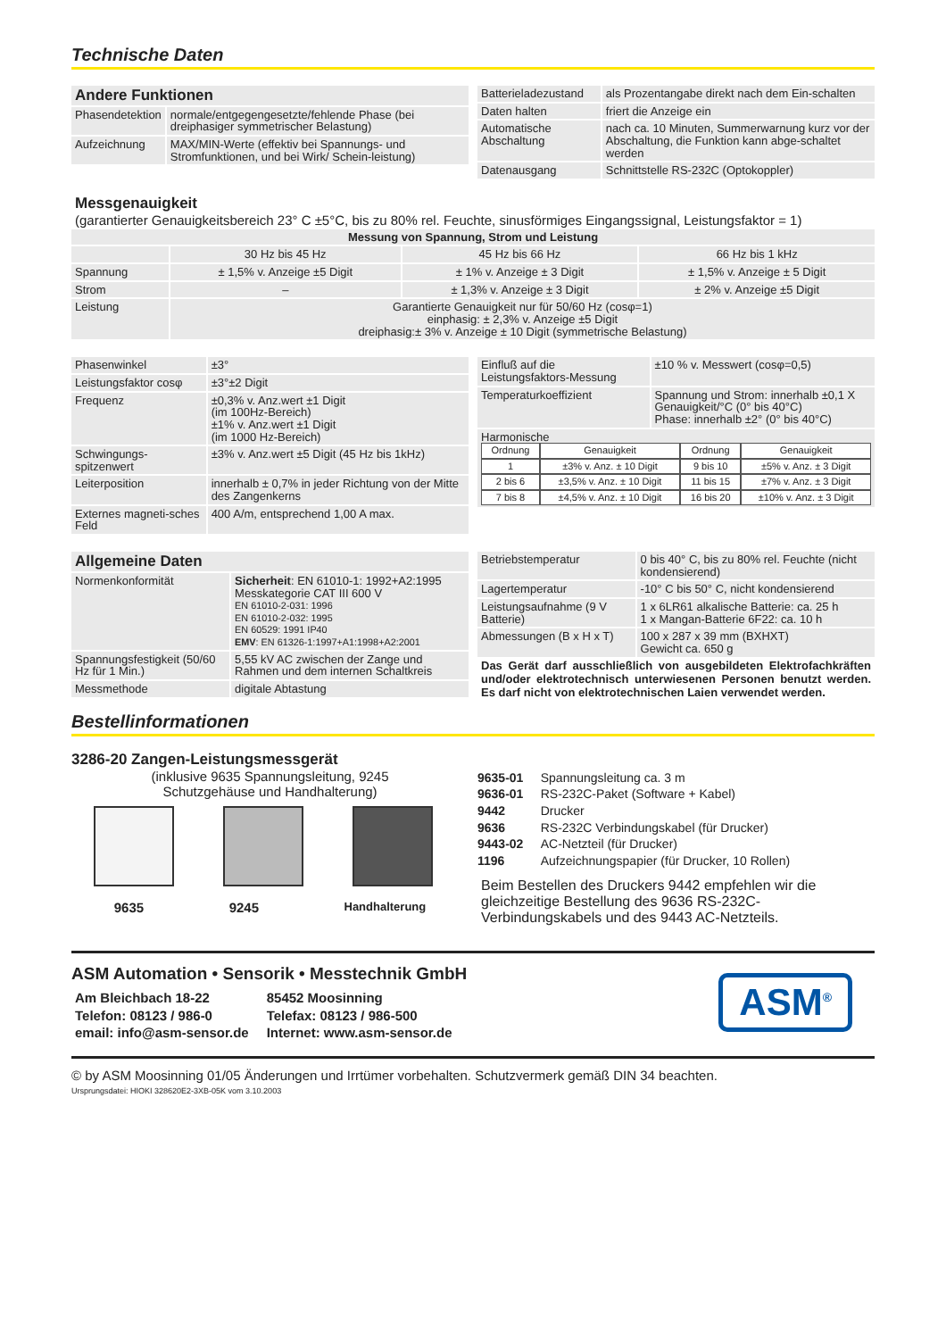Technische Daten
| Andere Funktionen | |
| Phasendetektion | normale/entgegengesetzte/fehlende Phase (bei dreiphasiger symmetrischer Belastung) |
| Aufzeichnung | MAX/MIN-Werte (effektiv bei Spannungs- und Stromfunktionen, und bei Wirk/ Schein-leistung) |
| Batterieladezustand | als Prozentangabe direkt nach dem Ein-schalten |
| Daten halten | friert die Anzeige ein |
| Automatische Abschaltung | nach ca. 10 Minuten, Summerwarnung kurz vor der Abschaltung, die Funktion kann abge-schaltet werden |
| Datenausgang | Schnittstelle RS-232C (Optokoppler) |
Messgenauigkeit
(garantierter Genauigkeitsbereich 23° C ±5°C, bis zu 80% rel. Feuchte, sinusförmiges Eingangssignal, Leistungsfaktor = 1)
| Messung von Spannung, Strom und Leistung | | | |
| --- | --- | --- | --- |
| | 30 Hz bis 45 Hz | 45 Hz bis 66 Hz | 66 Hz bis 1 kHz |
| Spannung | ± 1,5% v. Anzeige ±5 Digit | ± 1% v. Anzeige ± 3 Digit | ± 1,5% v. Anzeige ± 5 Digit |
| Strom | – | ± 1,3% v. Anzeige ± 3 Digit | ± 2% v. Anzeige ±5 Digit |
| Leistung | Garantierte Genauigkeit nur für 50/60 Hz (cosφ=1) einphasig: ± 2,3% v. Anzeige ±5 Digit dreiphasig:± 3% v. Anzeige ± 10 Digit (symmetrische Belastung) | | |
| Phasenwinkel | ±3° |
| Leistungsfaktor cosφ | ±3°±2 Digit |
| Frequenz | ±0,3% v. Anz.wert ±1 Digit (im 100Hz-Bereich) ±1% v. Anz.wert ±1 Digit (im 1000 Hz-Bereich) |
| Schwingungs-spitzenwert | ±3% v. Anz.wert ±5 Digit (45 Hz bis 1kHz) |
| Leiterposition | innerhalb ± 0,7% in jeder Richtung von der Mitte des Zangenkerns |
| Externes magneti-sches Feld | 400 A/m, entsprechend 1,00 A max. |
| Einfluß auf die Leistungsfaktors-Messung | ±10 % v. Messwert (cosφ=0,5) |
| Temperaturkoeffizient | Spannung und Strom: innerhalb ±0,1 X Genauigkeit/°C (0° bis 40°C) Phase: innerhalb ±2° (0° bis 40°C) |
| Harmonische / Ordnung / Genauigkeit / Ordnung / Genauigkeit / / 1 / ±3% v. Anz. ± 10 Digit / 9 bis 10 / ±5% v. Anz. ± 3 Digit / / 2 bis 6 / ±3,5% v. Anz. ± 10 Digit / 11 bis 15 / ±7% v. Anz. ± 3 Digit / / 7 bis 8 / ±4,5% v. Anz. ± 10 Digit / 16 bis 20 / ±10% v. Anz. ± 3 Digit / | |
| Allgemeine Daten | |
| Normenkonformität | Sicherheit : EN 61010-1: 1992+A2:1995 Messkategorie CAT III 600 V EN 61010-2-031: 1996 EN 61010-2-032: 1995 EN 60529: 1991 IP40 EMV : EN 61326-1:1997+A1:1998+A2:2001 |
| Spannungsfestigkeit (50/60 Hz für 1 Min.) | 5,55 kV AC zwischen der Zange und Rahmen und dem internen Schaltkreis |
| Messmethode | digitale Abtastung |
| Betriebstemperatur | 0 bis 40° C, bis zu 80% rel. Feuchte (nicht kondensierend) |
| Lagertemperatur | -10° C bis 50° C, nicht kondensierend |
| Leistungsaufnahme (9 V Batterie) | 1 x 6LR61 alkalische Batterie: ca. 25 h 1 x Mangan-Batterie 6F22: ca. 10 h |
| Abmessungen (B x H x T) | 100 x 287 x 39 mm (BXHXT) Gewicht ca. 650 g |
Das Gerät darf ausschließlich von ausgebildeten Elektrofachkräften und/oder elektrotechnisch unterwiesenen Personen benutzt werden. Es darf nicht von elektrotechnischen Laien verwendet werden.
Bestellinformationen
3286-20 Zangen-Leistungsmessgerät
(inklusive 9635 Spannungsleitung, 9245
Schutzgehäuse und Handhalterung)
9635 9245 Handhalterung
| 9635-01 | Spannungsleitung ca. 3 m |
| 9636-01 | RS-232C-Paket (Software + Kabel) |
| 9442 | Drucker |
| 9636 | RS-232C Verbindungskabel (für Drucker) |
| 9443-02 | AC-Netzteil (für Drucker) |
| 1196 | Aufzeichnungspapier (für Drucker, 10 Rollen) |
Beim Bestellen des Druckers 9442 empfehlen wir die gleichzeitige Bestellung des 9636 RS-232C-Verbindungskabels und des 9443 AC-Netzteils.
ASM Automation • Sensorik • Messtechnik GmbH
| Am Bleichbach 18-22 | 85452 Moosinning |
| Telefon: 08123 / 986-0 | Telefax: 08123 / 986-500 |
| email: info@asm-sensor.de | Internet: www.asm-sensor.de |
ASM<sup>®</sup>
© by ASM Moosinning 01/05 Änderungen und Irrtümer vorbehalten. Schutzvermerk gemäß DIN 34 beachten.
Ursprungsdatei: HIOKI 328620E2-3XB-05K vom 3.10.2003